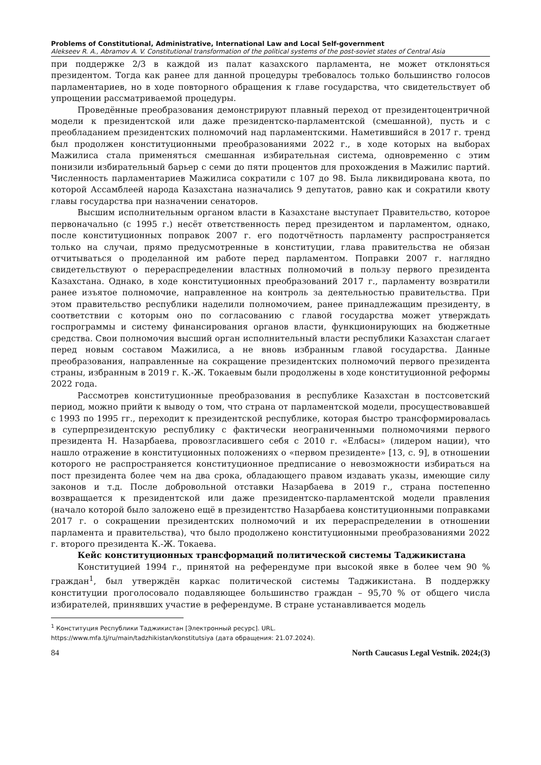Problems of Constitutional, Administrative, International Law and Local Self-government
Alekseev R. A., Abramov A. V. Constitutional transformation of the political systems of the post-soviet states of Central Asia
при поддержке 2/3 в каждой из палат казахского парламента, не может отклоняться президентом. Тогда как ранее для данной процедуры требовалось только большинство голосов парламентариев, но в ходе повторного обращения к главе государства, что свидетельствует об упрощении рассматриваемой процедуры.
Проведённые преобразования демонстрируют плавный переход от президентоцентричной модели к президентской или даже президентско-парламентской (смешанной), пусть и с преобладанием президентских полномочий над парламентскими. Наметившийся в 2017 г. тренд был продолжен конституционными преобразованиями 2022 г., в ходе которых на выборах Мажилиса стала применяться смешанная избирательная система, одновременно с этим понизили избирательный барьер с семи до пяти процентов для прохождения в Мажилис партий. Численность парламентариев Мажилиса сократили с 107 до 98. Была ликвидирована квота, по которой Ассамблеей народа Казахстана назначались 9 депутатов, равно как и сократили квоту главы государства при назначении сенаторов.
Высшим исполнительным органом власти в Казахстане выступает Правительство, которое первоначально (с 1995 г.) несёт ответственность перед президентом и парламентом, однако, после конституционных поправок 2007 г. его подотчётность парламенту распространяется только на случаи, прямо предусмотренные в конституции, глава правительства не обязан отчитываться о проделанной им работе перед парламентом. Поправки 2007 г. наглядно свидетельствуют о перераспределении властных полномочий в пользу первого президента Казахстана. Однако, в ходе конституционных преобразований 2017 г., парламенту возвратили ранее изъятое полномочие, направленное на контроль за деятельностью правительства. При этом правительство республики наделили полномочием, ранее принадлежащим президенту, в соответствии с которым оно по согласованию с главой государства может утверждать госпрограммы и систему финансирования органов власти, функционирующих на бюджетные средства. Свои полномочия высший орган исполнительный власти республики Казахстан слагает перед новым составом Мажилиса, а не вновь избранным главой государства. Данные преобразования, направленные на сокращение президентских полномочий первого президента страны, избранным в 2019 г. К.-Ж. Токаевым были продолжены в ходе конституционной реформы 2022 года.
Рассмотрев конституционные преобразования в республике Казахстан в постсоветский период, можно прийти к выводу о том, что страна от парламентской модели, просуществовавшей с 1993 по 1995 гг., переходит к президентской республике, которая быстро трансформировалась в суперпрезидентскую республику с фактически неограниченными полномочиями первого президента Н. Назарбаева, провозгласившего себя с 2010 г. «Елбасы» (лидером нации), что нашло отражение в конституционных положениях о «первом президенте» [13, с. 9], в отношении которого не распространяется конституционное предписание о невозможности избираться на пост президента более чем на два срока, обладающего правом издавать указы, имеющие силу законов и т.д. После добровольной отставки Назарбаева в 2019 г., страна постепенно возвращается к президентской или даже президентско-парламентской модели правления (начало которой было заложено ещё в президентство Назарбаева конституционными поправками 2017 г. о сокращении президентских полномочий и их перераспределении в отношении парламента и правительства), что было продолжено конституционными преобразованиями 2022 г. второго президента К.-Ж. Токаева.
Кейс конституционных трансформаций политической системы Таджикистана
Конституцией 1994 г., принятой на референдуме при высокой явке в более чем 90 % граждан<sup>1</sup>, был утверждён каркас политической системы Таджикистана. В поддержку конституции проголосовало подавляющее большинство граждан – 95,70 % от общего числа избирателей, принявших участие в референдуме. В стране устанавливается модель
<sup>1</sup> Конституция Республики Таджикистан [Электронный ресурс]. URL.
https://www.mfa.tj/ru/main/tadzhikistan/konstitutsiya (дата обращения: 21.07.2024).
84 North Caucasus Legal Vestnik. 2024;(3)